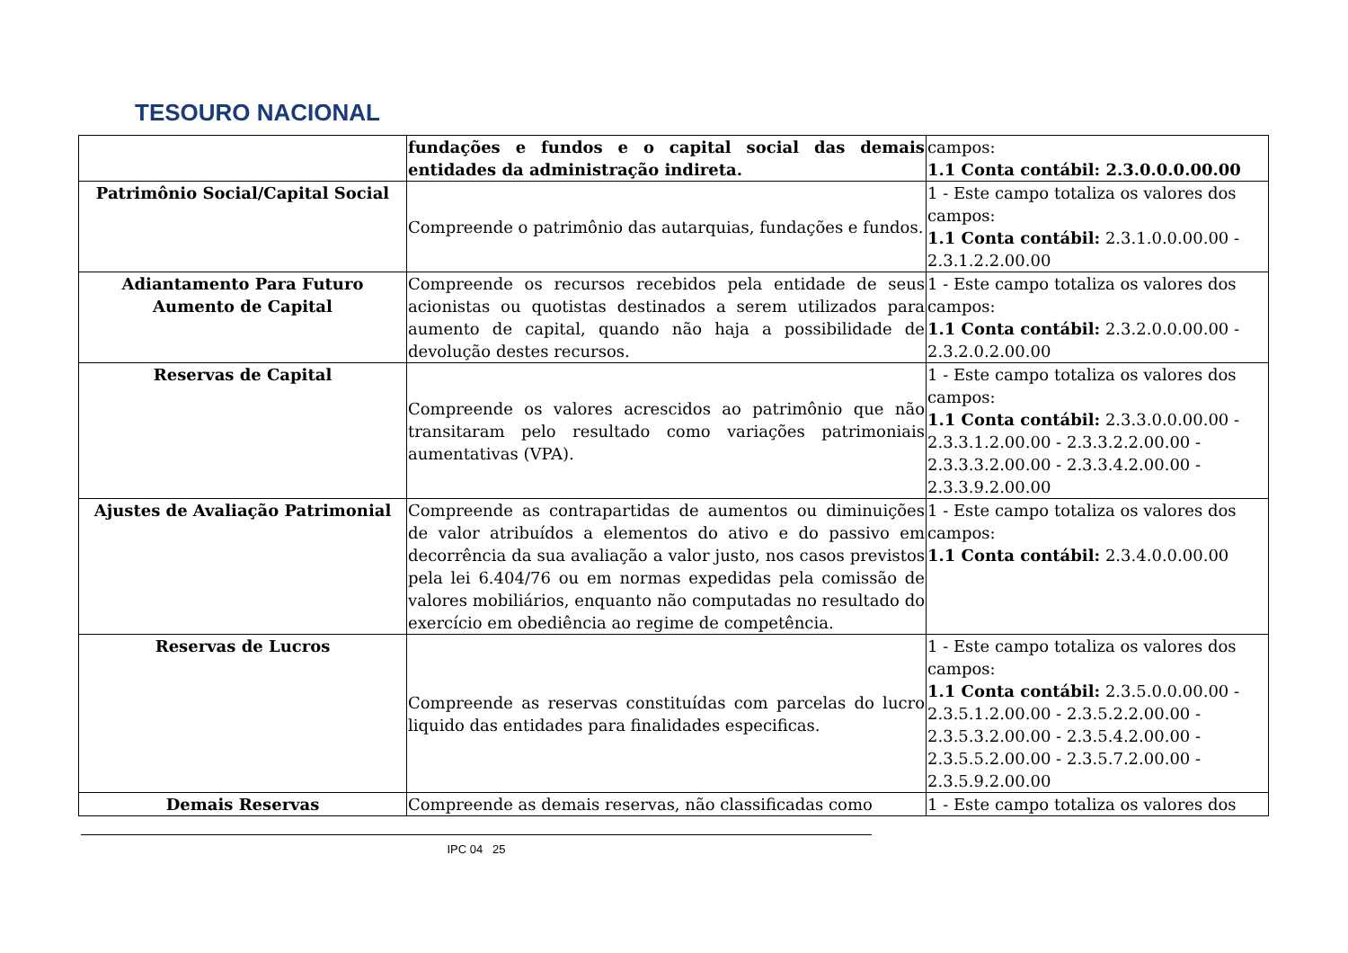TESOURO NACIONAL
| | fundações e fundos e o capital social das demais entidades da administração indireta. | campos: 1.1 Conta contábil: 2.3.0.0.0.00.00 |
| Patrimônio Social/Capital Social | Compreende o patrimônio das autarquias, fundações e fundos. | 1 - Este campo totaliza os valores dos campos: 1.1 Conta contábil: 2.3.1.0.0.00.00 - 2.3.1.2.2.00.00 |
| Adiantamento Para Futuro Aumento de Capital | Compreende os recursos recebidos pela entidade de seus acionistas ou quotistas destinados a serem utilizados para aumento de capital, quando não haja a possibilidade de devolução destes recursos. | 1 - Este campo totaliza os valores dos campos: 1.1 Conta contábil: 2.3.2.0.0.00.00 - 2.3.2.0.2.00.00 |
| Reservas de Capital | Compreende os valores acrescidos ao patrimônio que não transitaram pelo resultado como variações patrimoniais aumentativas (VPA). | 1 - Este campo totaliza os valores dos campos: 1.1 Conta contábil: 2.3.3.0.0.00.00 - 2.3.3.1.2.00.00 - 2.3.3.2.2.00.00 - 2.3.3.3.2.00.00 - 2.3.3.4.2.00.00 - 2.3.3.9.2.00.00 |
| Ajustes de Avaliação Patrimonial | Compreende as contrapartidas de aumentos ou diminuições de valor atribuídos a elementos do ativo e do passivo em decorrência da sua avaliação a valor justo, nos casos previstos pela lei 6.404/76 ou em normas expedidas pela comissão de valores mobiliários, enquanto não computadas no resultado do exercício em obediência ao regime de competência. | 1 - Este campo totaliza os valores dos campos: 1.1 Conta contábil: 2.3.4.0.0.00.00 |
| Reservas de Lucros | Compreende as reservas constituídas com parcelas do lucro liquido das entidades para finalidades especificas. | 1 - Este campo totaliza os valores dos campos: 1.1 Conta contábil: 2.3.5.0.0.00.00 - 2.3.5.1.2.00.00 - 2.3.5.2.2.00.00 - 2.3.5.3.2.00.00 - 2.3.5.4.2.00.00 - 2.3.5.5.2.00.00 - 2.3.5.7.2.00.00 - 2.3.5.9.2.00.00 |
| Demais Reservas | Compreende as demais reservas, não classificadas como | 1 - Este campo totaliza os valores dos |
IPC 04 25